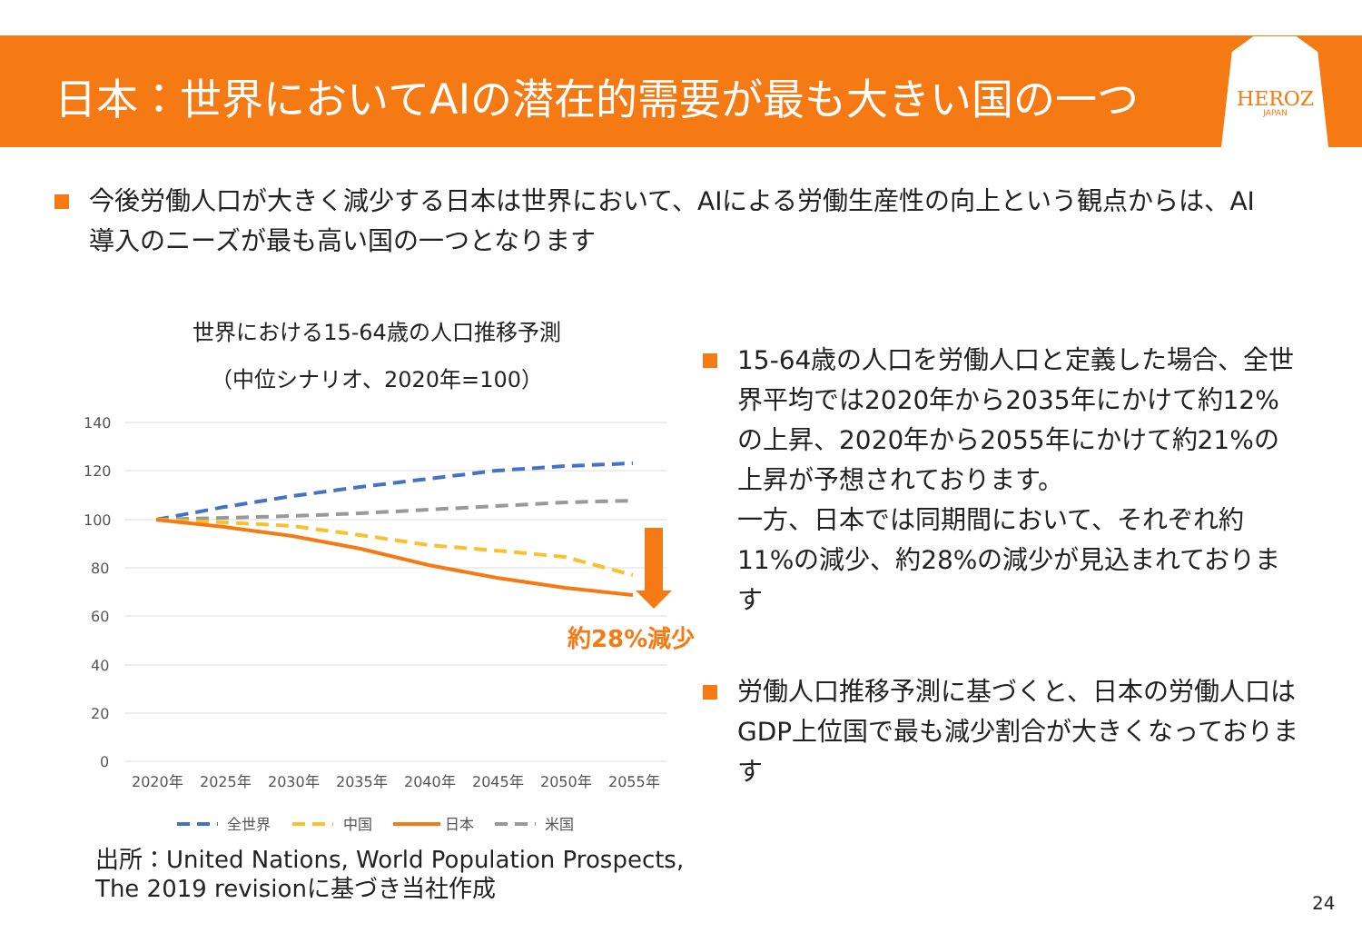日本：世界においてAIの潜在的需要が最も大きい国の一つ HEROZ
JAPAN
今後労働人口が大きく減少する日本は世界において、AIによる労働生産性の向上という観点からは、AI導入のニーズが最も高い国の一つとなります
世界における15-64歳の人口推移予測
（中位シナリオ、2020年=100）
140
120
100
80
60
40
20
0
2020年
2025年
2030年
2035年
2040年
2045年
2050年
2055年
約28%減少
全世界
中国
日本
米国
15-64歳の人口を労働人口と定義した場合、全世界平均では2020年から2035年にかけて約12%の上昇、2020年から2055年にかけて約21%の上昇が予想されております。
一方、日本では同期間において、それぞれ約11%の減少、約28%の減少が見込まれております
労働人口推移予測に基づくと、日本の労働人口はGDP上位国で最も減少割合が大きくなっております
出所：United Nations, World Population Prospects,
The 2019 revisionに基づき当社作成
24